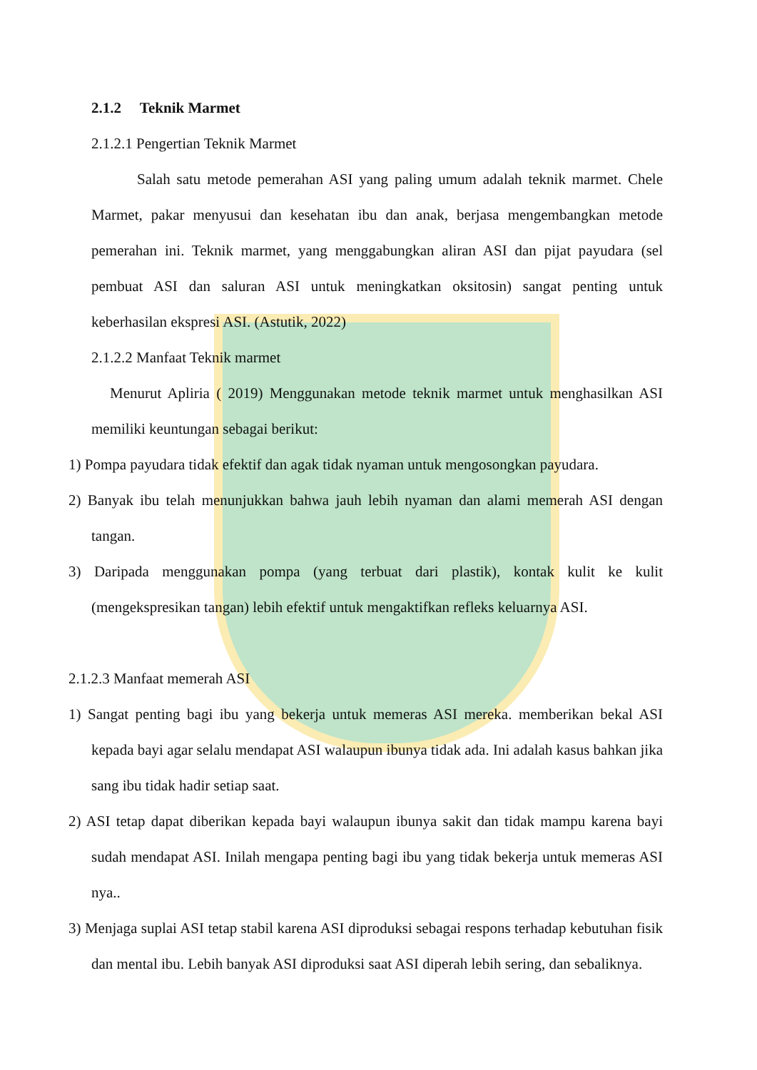2.1.2 Teknik Marmet
2.1.2.1 Pengertian Teknik Marmet
Salah satu metode pemerahan ASI yang paling umum adalah teknik marmet. Chele Marmet, pakar menyusui dan kesehatan ibu dan anak, berjasa mengembangkan metode pemerahan ini. Teknik marmet, yang menggabungkan aliran ASI dan pijat payudara (sel pembuat ASI dan saluran ASI untuk meningkatkan oksitosin) sangat penting untuk keberhasilan ekspresi ASI. (Astutik, 2022)
2.1.2.2 Manfaat Teknik marmet
Menurut Apliria ( 2019) Menggunakan metode teknik marmet untuk menghasilkan ASI memiliki keuntungan sebagai berikut:
1) Pompa payudara tidak efektif dan agak tidak nyaman untuk mengosongkan payudara.
2) Banyak ibu telah menunjukkan bahwa jauh lebih nyaman dan alami memerah ASI dengan tangan.
3) Daripada menggunakan pompa (yang terbuat dari plastik), kontak kulit ke kulit (mengekspresikan tangan) lebih efektif untuk mengaktifkan refleks keluarnya ASI.
2.1.2.3 Manfaat memerah ASI
1) Sangat penting bagi ibu yang bekerja untuk memeras ASI mereka. memberikan bekal ASI kepada bayi agar selalu mendapat ASI walaupun ibunya tidak ada. Ini adalah kasus bahkan jika sang ibu tidak hadir setiap saat.
2) ASI tetap dapat diberikan kepada bayi walaupun ibunya sakit dan tidak mampu karena bayi sudah mendapat ASI. Inilah mengapa penting bagi ibu yang tidak bekerja untuk memeras ASI nya..
3) Menjaga suplai ASI tetap stabil karena ASI diproduksi sebagai respons terhadap kebutuhan fisik dan mental ibu. Lebih banyak ASI diproduksi saat ASI diperah lebih sering, dan sebaliknya.